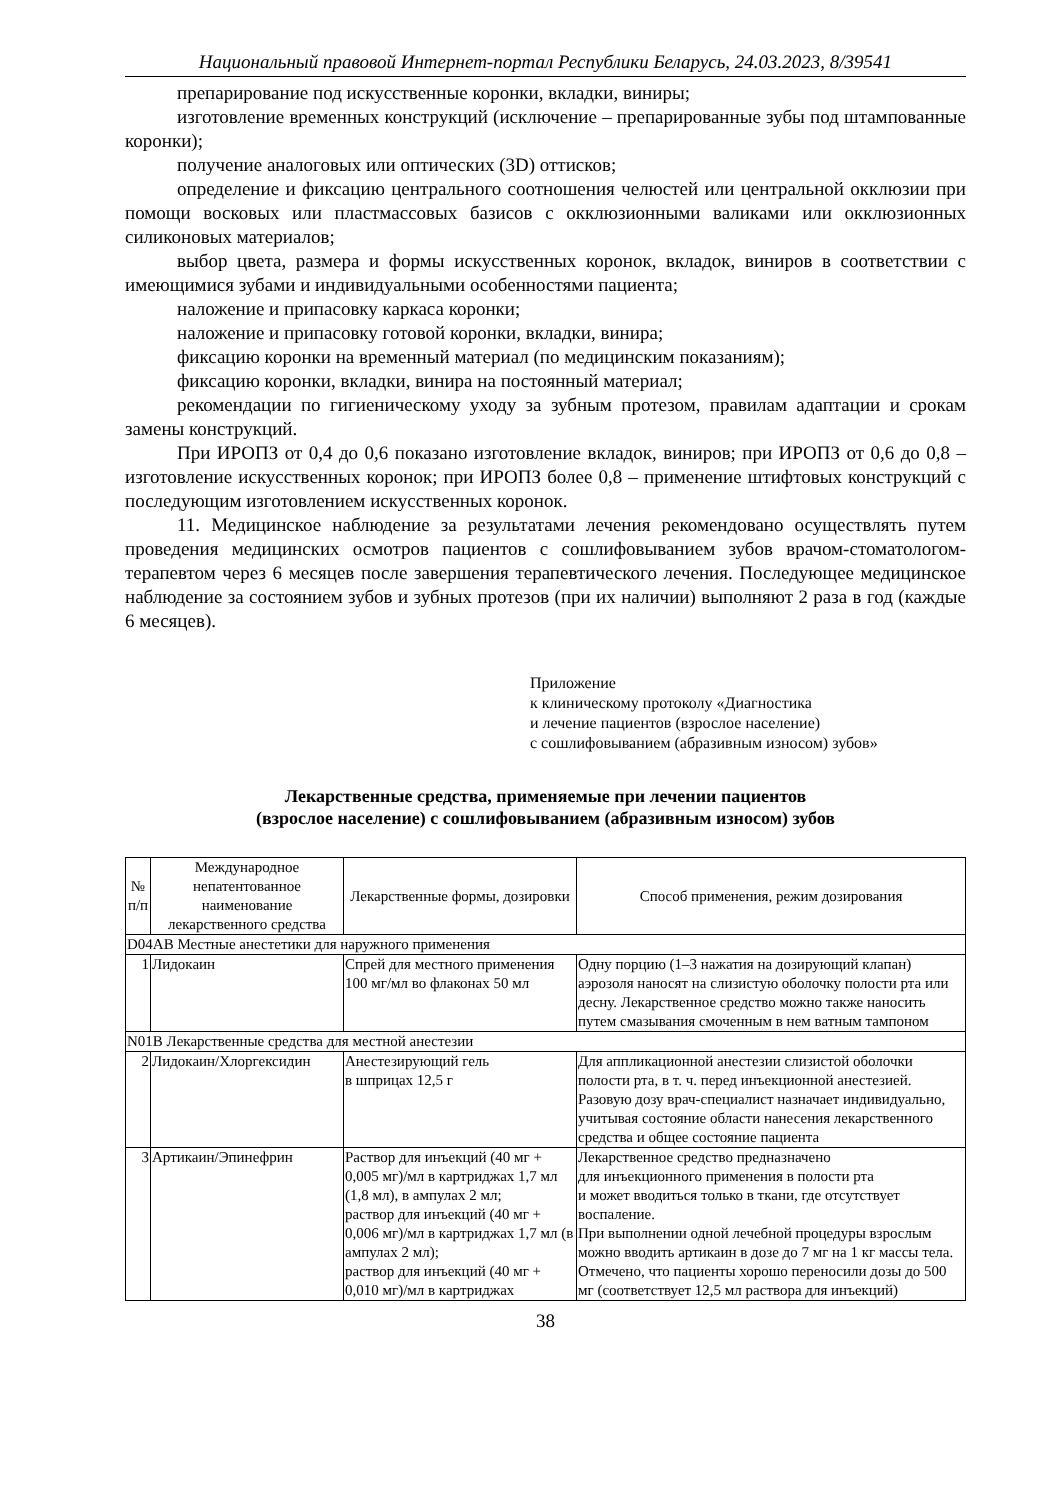Национальный правовой Интернет-портал Республики Беларусь, 24.03.2023, 8/39541
препарирование под искусственные коронки, вкладки, виниры;
изготовление временных конструкций (исключение – препарированные зубы под штампованные коронки);
получение аналоговых или оптических (3D) оттисков;
определение и фиксацию центрального соотношения челюстей или центральной окклюзии при помощи восковых или пластмассовых базисов с окклюзионными валиками или окклюзионных силиконовых материалов;
выбор цвета, размера и формы искусственных коронок, вкладок, виниров в соответствии с имеющимися зубами и индивидуальными особенностями пациента;
наложение и припасовку каркаса коронки;
наложение и припасовку готовой коронки, вкладки, винира;
фиксацию коронки на временный материал (по медицинским показаниям);
фиксацию коронки, вкладки, винира на постоянный материал;
рекомендации по гигиеническому уходу за зубным протезом, правилам адаптации и срокам замены конструкций.
При ИРОПЗ от 0,4 до 0,6 показано изготовление вкладок, виниров; при ИРОПЗ от 0,6 до 0,8 – изготовление искусственных коронок; при ИРОПЗ более 0,8 – применение штифтовых конструкций с последующим изготовлением искусственных коронок.
11. Медицинское наблюдение за результатами лечения рекомендовано осуществлять путем проведения медицинских осмотров пациентов с сошлифовыванием зубов врачом-стоматологом-терапевтом через 6 месяцев после завершения терапевтического лечения. Последующее медицинское наблюдение за состоянием зубов и зубных протезов (при их наличии) выполняют 2 раза в год (каждые 6 месяцев).
Приложение
к клиническому протоколу «Диагностика
и лечение пациентов (взрослое население)
с сошлифовыванием (абразивным износом) зубов»
Лекарственные средства, применяемые при лечении пациентов
(взрослое население) с сошлифовыванием (абразивным износом) зубов
| № п/п | Международное непатентованное наименование лекарственного средства | Лекарственные формы, дозировки | Способ применения, режим дозирования |
| --- | --- | --- | --- |
| D04AB Местные анестетики для наружного применения | | | |
| 1 | Лидокаин | Спрей для местного применения 100 мг/мл во флаконах 50 мл | Одну порцию (1–3 нажатия на дозирующий клапан) аэрозоля наносят на слизистую оболочку полости рта или десну. Лекарственное средство можно также наносить путем смазывания смоченным в нем ватным тампоном |
| N01B Лекарственные средства для местной анестезии | | | |
| 2 | Лидокаин/Хлоргексидин | Анестезирующий гель в шприцах 12,5 г | Для аппликационной анестезии слизистой оболочки полости рта, в т. ч. перед инъекционной анестезией. Разовую дозу врач-специалист назначает индивидуально, учитывая состояние области нанесения лекарственного средства и общее состояние пациента |
| 3 | Артикаин/Эпинефрин | Раствор для инъекций (40 мг + 0,005 мг)/мл в картриджах 1,7 мл (1,8 мл), в ампулах 2 мл; раствор для инъекций (40 мг + 0,006 мг)/мл в картриджах 1,7 мл (в ампулах 2 мл); раствор для инъекций (40 мг + 0,010 мг)/мл в картриджах | Лекарственное средство предназначено для инъекционного применения в полости рта и может вводиться только в ткани, где отсутствует воспаление. При выполнении одной лечебной процедуры взрослым можно вводить артикаин в дозе до 7 мг на 1 кг массы тела. Отмечено, что пациенты хорошо переносили дозы до 500 мг (соответствует 12,5 мл раствора для инъекций) |
38